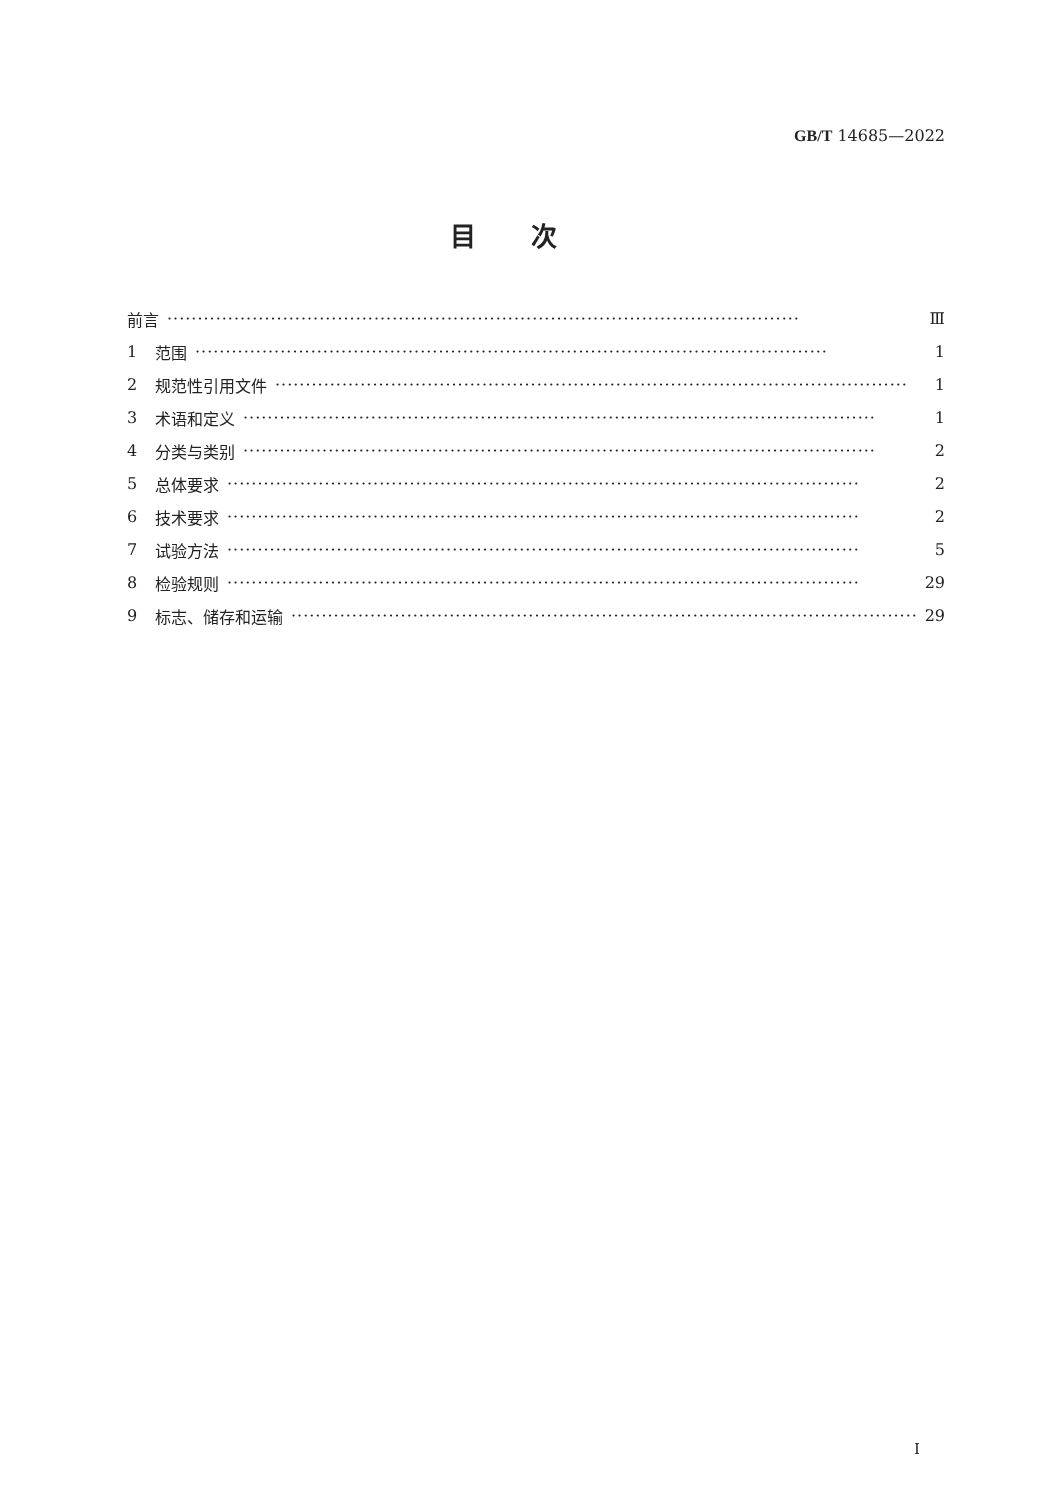GB/T 14685—2022
目次
前言 ········································································································ Ⅲ
1 范围 ········································································································ 1
2 规范性引用文件 ········································································································ 1
3 术语和定义 ········································································································ 1
4 分类与类别 ········································································································ 2
5 总体要求 ········································································································ 2
6 技术要求 ········································································································ 2
7 试验方法 ········································································································ 5
8 检验规则 ········································································································ 29
9 标志、储存和运输 ········································································································ 29
I